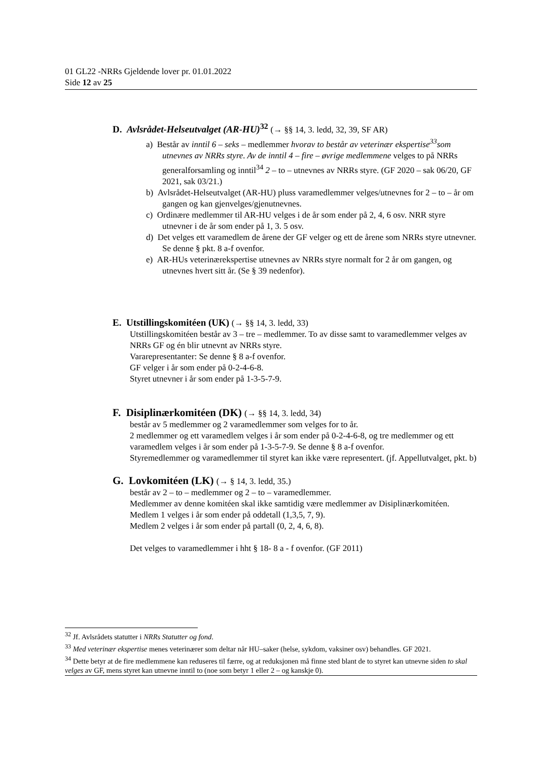01 GL22 -NRRs Gjeldende lover pr. 01.01.2022
Side 12 av 25
D. Avlsrådet-Helseutvalget (AR-HU)<sup>32</sup> (→ §§ 14, 3. ledd, 32, 39, SF AR)
a) Består av inntil 6 – seks – medlemmer hvorav to består av veterinær ekspertise<sup>33</sup>som utnevnes av NRRs styre. Av de inntil 4 – fire – øvrige medlemmene velges to på NRRs generalforsamling og inntil<sup>34</sup> 2 – to – utnevnes av NRRs styre. (GF 2020 – sak 06/20, GF 2021, sak 03/21.)
b) Avlsrådet-Helseutvalget (AR-HU) pluss varamedlemmer velges/utnevnes for 2 – to – år om gangen og kan gjenvelges/gjenutnevnes.
c) Ordinære medlemmer til AR-HU velges i de år som ender på 2, 4, 6 osv. NRR styre utnevner i de år som ender på 1, 3. 5 osv.
d) Det velges ett varamedlem de årene der GF velger og ett de årene som NRRs styre utnevner. Se denne § pkt. 8 a-f ovenfor.
e) AR-HUs veterinærekspertise utnevnes av NRRs styre normalt for 2 år om gangen, og utnevnes hvert sitt år. (Se § 39 nedenfor).
E. Utstillingskomitéen (UK) (→ §§ 14, 3. ledd, 33)
Utstillingskomitéen består av 3 – tre – medlemmer. To av disse samt to varamedlemmer velges av NRRs GF og én blir utnevnt av NRRs styre.
Vararepresentanter: Se denne § 8 a-f ovenfor.
GF velger i år som ender på 0-2-4-6-8.
Styret utnevner i år som ender på 1-3-5-7-9.
F. Disiplinærkomitéen (DK) (→ §§ 14, 3. ledd, 34)
består av 5 medlemmer og 2 varamedlemmer som velges for to år.
2 medlemmer og ett varamedlem velges i år som ender på 0-2-4-6-8, og tre medlemmer og ett varamedlem velges i år som ender på 1-3-5-7-9. Se denne § 8 a-f ovenfor.
Styremedlemmer og varamedlemmer til styret kan ikke være representert. (jf. Appellutvalget, pkt. b)
G. Lovkomitéen (LK) (→ § 14, 3. ledd, 35.)
består av 2 – to – medlemmer og 2 – to – varamedlemmer.
Medlemmer av denne komitéen skal ikke samtidig være medlemmer av Disiplinærkomitéen.
Medlem 1 velges i år som ender på oddetall (1,3,5, 7, 9).
Medlem 2 velges i år som ender på partall (0, 2, 4, 6, 8).
Det velges to varamedlemmer i hht § 18- 8 a - f ovenfor. (GF 2011)
<sup>32</sup> Jf. Avlsrådets statutter i NRRs Statutter og fond.
<sup>33</sup> Med veterinær ekspertise menes veterinærer som deltar når HU–saker (helse, sykdom, vaksiner osv) behandles. GF 2021.
<sup>34</sup> Dette betyr at de fire medlemmene kan reduseres til færre, og at reduksjonen må finne sted blant de to styret kan utnevne siden to skal velges av GF, mens styret kan utnevne inntil to (noe som betyr 1 eller 2 – og kanskje 0).